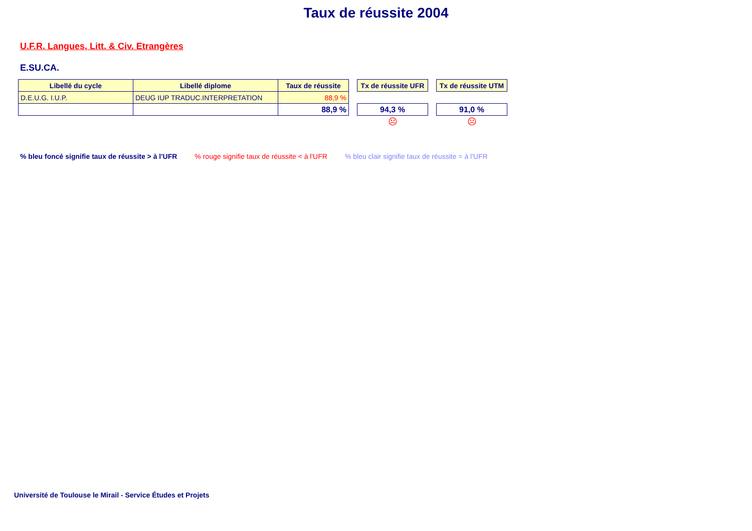Taux de réussite 2004
U.F.R. Langues, Litt. & Civ. Etrangères
E.SU.CA.
| Libellé du cycle | Libellé diplome | Taux de réussite | | Tx de réussite UFR | | Tx de réussite UTM |
| D.E.U.G. I.U.P. | DEUG IUP TRADUC.INTERPRETATION | 88,9 % | | | | |
| | | 88,9 % | | 94,3 % | | 91,0 % |
| | | | | ☹ | | ☹ |
% bleu foncé signifie taux de réussite > à l'UFR % rouge signifie taux de réussite < à l'UFR % bleu clair signifie taux de réussite = à l'UFR
Université de Toulouse le Mirail - Service Études et Projets